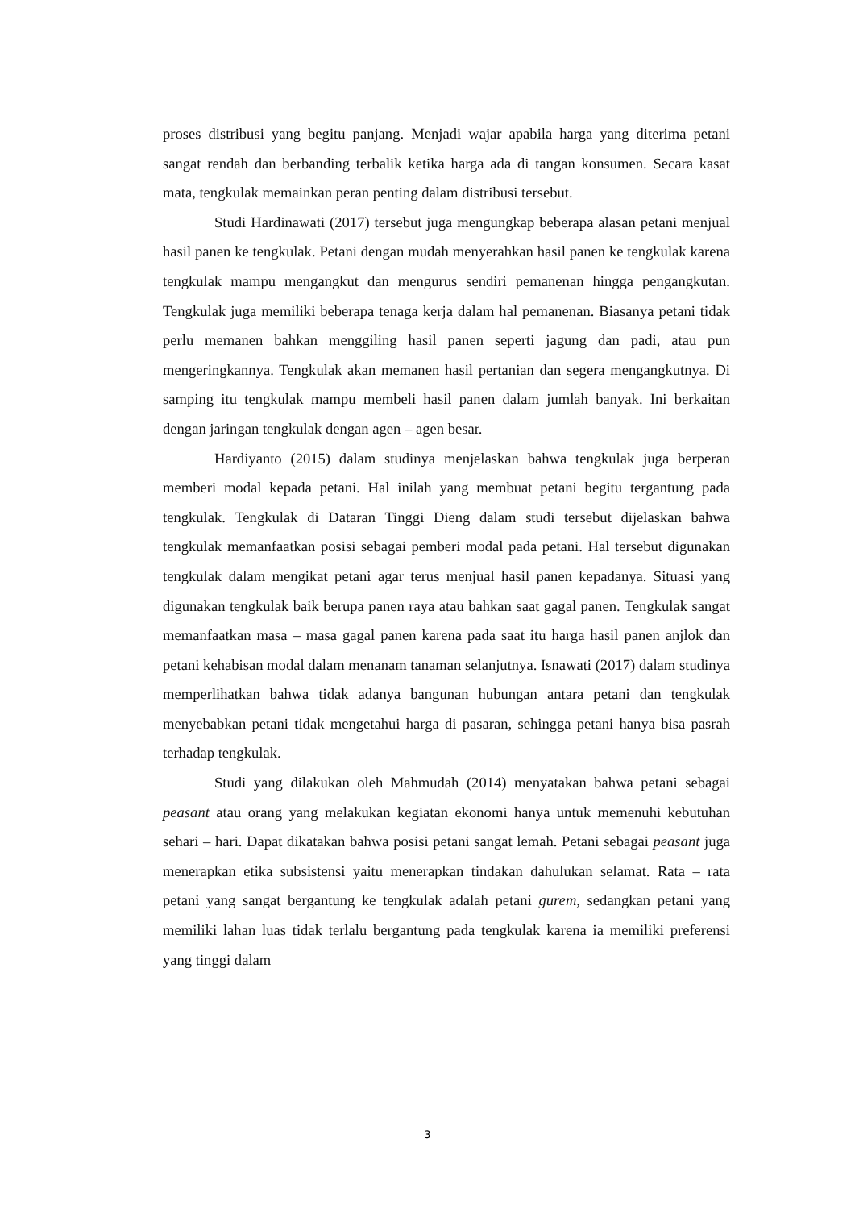proses distribusi yang begitu panjang. Menjadi wajar apabila harga yang diterima petani sangat rendah dan berbanding terbalik ketika harga ada di tangan konsumen. Secara kasat mata, tengkulak memainkan peran penting dalam distribusi tersebut.
Studi Hardinawati (2017) tersebut juga mengungkap beberapa alasan petani menjual hasil panen ke tengkulak. Petani dengan mudah menyerahkan hasil panen ke tengkulak karena tengkulak mampu mengangkut dan mengurus sendiri pemanenan hingga pengangkutan. Tengkulak juga memiliki beberapa tenaga kerja dalam hal pemanenan. Biasanya petani tidak perlu memanen bahkan menggiling hasil panen seperti jagung dan padi, atau pun mengeringkannya. Tengkulak akan memanen hasil pertanian dan segera mengangkutnya. Di samping itu tengkulak mampu membeli hasil panen dalam jumlah banyak. Ini berkaitan dengan jaringan tengkulak dengan agen – agen besar.
Hardiyanto (2015) dalam studinya menjelaskan bahwa tengkulak juga berperan memberi modal kepada petani. Hal inilah yang membuat petani begitu tergantung pada tengkulak. Tengkulak di Dataran Tinggi Dieng dalam studi tersebut dijelaskan bahwa tengkulak memanfaatkan posisi sebagai pemberi modal pada petani. Hal tersebut digunakan tengkulak dalam mengikat petani agar terus menjual hasil panen kepadanya. Situasi yang digunakan tengkulak baik berupa panen raya atau bahkan saat gagal panen. Tengkulak sangat memanfaatkan masa – masa gagal panen karena pada saat itu harga hasil panen anjlok dan petani kehabisan modal dalam menanam tanaman selanjutnya. Isnawati (2017) dalam studinya memperlihatkan bahwa tidak adanya bangunan hubungan antara petani dan tengkulak menyebabkan petani tidak mengetahui harga di pasaran, sehingga petani hanya bisa pasrah terhadap tengkulak.
Studi yang dilakukan oleh Mahmudah (2014) menyatakan bahwa petani sebagai peasant atau orang yang melakukan kegiatan ekonomi hanya untuk memenuhi kebutuhan sehari – hari. Dapat dikatakan bahwa posisi petani sangat lemah. Petani sebagai peasant juga menerapkan etika subsistensi yaitu menerapkan tindakan dahulukan selamat. Rata – rata petani yang sangat bergantung ke tengkulak adalah petani gurem, sedangkan petani yang memiliki lahan luas tidak terlalu bergantung pada tengkulak karena ia memiliki preferensi yang tinggi dalam
3